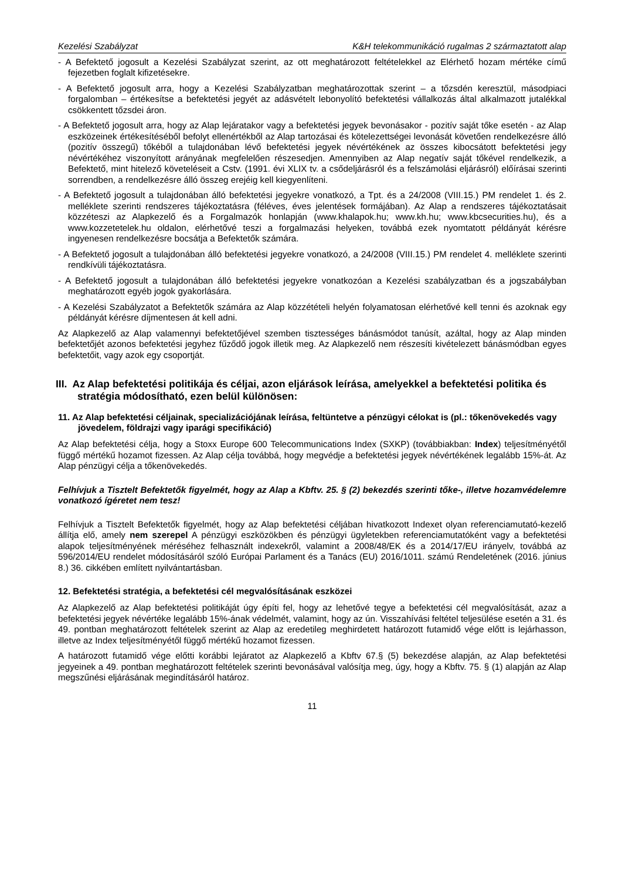Kezelési Szabályzat K&H telekommunikáció rugalmas 2 származtatott alap
- A Befektető jogosult a Kezelési Szabályzat szerint, az ott meghatározott feltételekkel az Elérhető hozam mértéke című fejezetben foglalt kifizetésekre.
- A Befektető jogosult arra, hogy a Kezelési Szabályzatban meghatározottak szerint – a tőzsdén keresztül, másodpiaci forgalomban – értékesítse a befektetési jegyét az adásvételt lebonyolító befektetési vállalkozás által alkalmazott jutalékkal csökkentett tőzsdei áron.
- A Befektető jogosult arra, hogy az Alap lejáratakor vagy a befektetési jegyek bevonásakor - pozitív saját tőke esetén - az Alap eszközeinek értékesítéséből befolyt ellenértékből az Alap tartozásai és kötelezettségei levonását követően rendelkezésre álló (pozitív összegű) tőkéből a tulajdonában lévő befektetési jegyek névértékének az összes kibocsátott befektetési jegy névértékéhez viszonyított arányának megfelelően részesedjen. Amennyiben az Alap negatív saját tőkével rendelkezik, a Befektető, mint hitelező követeléseit a Cstv. (1991. évi XLIX tv. a csődeljárásról és a felszámolási eljárásról) előírásai szerinti sorrendben, a rendelkezésre álló összeg erejéig kell kiegyenlíteni.
- A Befektető jogosult a tulajdonában álló befektetési jegyekre vonatkozó, a Tpt. és a 24/2008 (VIII.15.) PM rendelet 1. és 2. melléklete szerinti rendszeres tájékoztatásra (féléves, éves jelentések formájában). Az Alap a rendszeres tájékoztatásait közzéteszi az Alapkezelő és a Forgalmazók honlapján (www.khalapok.hu; www.kh.hu; www.kbcsecurities.hu), és a www.kozzetetelek.hu oldalon, elérhetővé teszi a forgalmazási helyeken, továbbá ezek nyomtatott példányát kérésre ingyenesen rendelkezésre bocsátja a Befektetők számára.
- A Befektető jogosult a tulajdonában álló befektetési jegyekre vonatkozó, a 24/2008 (VIII.15.) PM rendelet 4. melléklete szerinti rendkívüli tájékoztatásra.
- A Befektető jogosult a tulajdonában álló befektetési jegyekre vonatkozóan a Kezelési szabályzatban és a jogszabályban meghatározott egyéb jogok gyakorlására.
- A Kezelési Szabályzatot a Befektetők számára az Alap közzétételi helyén folyamatosan elérhetővé kell tenni és azoknak egy példányát kérésre díjmentesen át kell adni.
Az Alapkezelő az Alap valamennyi befektetőjével szemben tisztességes bánásmódot tanúsít, azáltal, hogy az Alap minden befektetőjét azonos befektetési jegyhez fűződő jogok illetik meg. Az Alapkezelő nem részesíti kivételezett bánásmódban egyes befektetőit, vagy azok egy csoportját.
III. Az Alap befektetési politikája és céljai, azon eljárások leírása, amelyekkel a befektetési politika és stratégia módosítható, ezen belül különösen:
11. Az Alap befektetési céljainak, specializációjának leírása, feltüntetve a pénzügyi célokat is (pl.: tőkenövekedés vagy jövedelem, földrajzi vagy iparági specifikáció)
Az Alap befektetési célja, hogy a Stoxx Europe 600 Telecommunications Index (SXKP) (továbbiakban: Index) teljesítményétől függő mértékű hozamot fizessen. Az Alap célja továbbá, hogy megvédje a befektetési jegyek névértékének legalább 15%-át. Az Alap pénzügyi célja a tőkenövekedés.
Felhívjuk a Tisztelt Befektetők figyelmét, hogy az Alap a Kbftv. 25. § (2) bekezdés szerinti tőke-, illetve hozamvédelemre vonatkozó ígéretet nem tesz!
Felhívjuk a Tisztelt Befektetők figyelmét, hogy az Alap befektetési céljában hivatkozott Indexet olyan referenciamutató-kezelő állítja elő, amely nem szerepel A pénzügyi eszközökben és pénzügyi ügyletekben referenciamutatóként vagy a befektetési alapok teljesítményének méréséhez felhasznált indexekről, valamint a 2008/48/EK és a 2014/17/EU irányelv, továbbá az 596/2014/EU rendelet módosításáról szóló Európai Parlament és a Tanács (EU) 2016/1011. számú Rendeletének (2016. június 8.) 36. cikkében említett nyilvántartásban.
12. Befektetési stratégia, a befektetési cél megvalósításának eszközei
Az Alapkezelő az Alap befektetési politikáját úgy építi fel, hogy az lehetővé tegye a befektetési cél megvalósítását, azaz a befektetési jegyek névértéke legalább 15%-ának védelmét, valamint, hogy az ún. Visszahívási feltétel teljesülése esetén a 31. és 49. pontban meghatározott feltételek szerint az Alap az eredetileg meghirdetett határozott futamidő vége előtt is lejárhasson, illetve az Index teljesítményétől függő mértékű hozamot fizessen.
A határozott futamidő vége előtti korábbi lejáratot az Alapkezelő a Kbftv 67.§ (5) bekezdése alapján, az Alap befektetési jegyeinek a 49. pontban meghatározott feltételek szerinti bevonásával valósítja meg, úgy, hogy a Kbftv. 75. § (1) alapján az Alap megszűnési eljárásának megindításáról határoz.
11